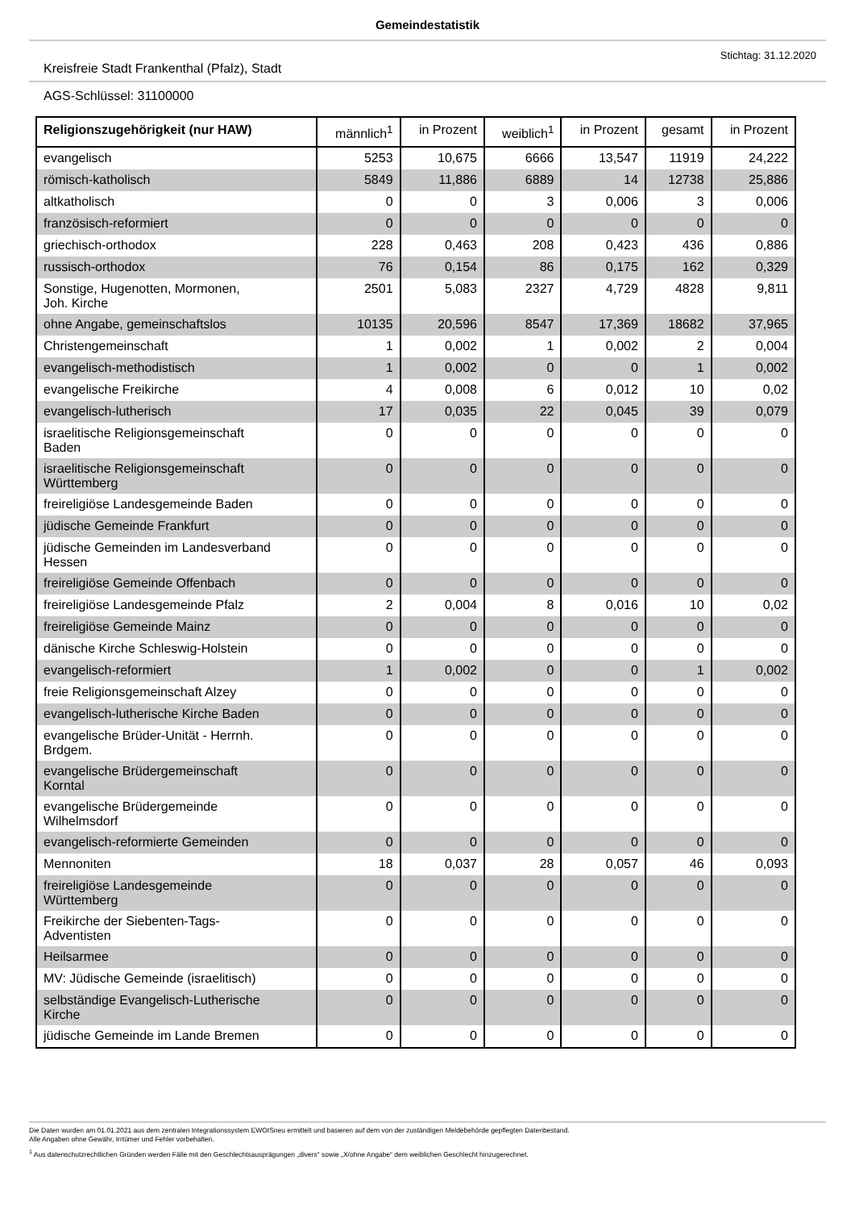Gemeindestatistik
Stichtag: 31.12.2020
Kreisfreie Stadt Frankenthal (Pfalz), Stadt
AGS-Schlüssel: 31100000
| Religionszugehörigkeit (nur HAW) | männlich<sup>1</sup> | in Prozent | weiblich<sup>1</sup> | in Prozent | gesamt | in Prozent |
| --- | --- | --- | --- | --- | --- | --- |
| evangelisch | 5253 | 10,675 | 6666 | 13,547 | 11919 | 24,222 |
| römisch-katholisch | 5849 | 11,886 | 6889 | 14 | 12738 | 25,886 |
| altkatholisch | 0 | 0 | 3 | 0,006 | 3 | 0,006 |
| französisch-reformiert | 0 | 0 | 0 | 0 | 0 | 0 |
| griechisch-orthodox | 228 | 0,463 | 208 | 0,423 | 436 | 0,886 |
| russisch-orthodox | 76 | 0,154 | 86 | 0,175 | 162 | 0,329 |
| Sonstige, Hugenotten, Mormonen, Joh. Kirche | 2501 | 5,083 | 2327 | 4,729 | 4828 | 9,811 |
| ohne Angabe, gemeinschaftslos | 10135 | 20,596 | 8547 | 17,369 | 18682 | 37,965 |
| Christengemeinschaft | 1 | 0,002 | 1 | 0,002 | 2 | 0,004 |
| evangelisch-methodistisch | 1 | 0,002 | 0 | 0 | 1 | 0,002 |
| evangelische Freikirche | 4 | 0,008 | 6 | 0,012 | 10 | 0,02 |
| evangelisch-lutherisch | 17 | 0,035 | 22 | 0,045 | 39 | 0,079 |
| israelitische Religionsgemeinschaft Baden | 0 | 0 | 0 | 0 | 0 | 0 |
| israelitische Religionsgemeinschaft Württemberg | 0 | 0 | 0 | 0 | 0 | 0 |
| freireligiöse Landesgemeinde Baden | 0 | 0 | 0 | 0 | 0 | 0 |
| jüdische Gemeinde Frankfurt | 0 | 0 | 0 | 0 | 0 | 0 |
| jüdische Gemeinden im Landesverband Hessen | 0 | 0 | 0 | 0 | 0 | 0 |
| freireligiöse Gemeinde Offenbach | 0 | 0 | 0 | 0 | 0 | 0 |
| freireligiöse Landesgemeinde Pfalz | 2 | 0,004 | 8 | 0,016 | 10 | 0,02 |
| freireligiöse Gemeinde Mainz | 0 | 0 | 0 | 0 | 0 | 0 |
| dänische Kirche Schleswig-Holstein | 0 | 0 | 0 | 0 | 0 | 0 |
| evangelisch-reformiert | 1 | 0,002 | 0 | 0 | 1 | 0,002 |
| freie Religionsgemeinschaft Alzey | 0 | 0 | 0 | 0 | 0 | 0 |
| evangelisch-lutherische Kirche Baden | 0 | 0 | 0 | 0 | 0 | 0 |
| evangelische Brüder-Unität - Herrnh. Brdgem. | 0 | 0 | 0 | 0 | 0 | 0 |
| evangelische Brüdergemeinschaft Korntal | 0 | 0 | 0 | 0 | 0 | 0 |
| evangelische Brüdergemeinde Wilhelmsdorf | 0 | 0 | 0 | 0 | 0 | 0 |
| evangelisch-reformierte Gemeinden | 0 | 0 | 0 | 0 | 0 | 0 |
| Mennoniten | 18 | 0,037 | 28 | 0,057 | 46 | 0,093 |
| freireligiöse Landesgemeinde Württemberg | 0 | 0 | 0 | 0 | 0 | 0 |
| Freikirche der Siebenten-Tags- Adventisten | 0 | 0 | 0 | 0 | 0 | 0 |
| Heilsarmee | 0 | 0 | 0 | 0 | 0 | 0 |
| MV: Jüdische Gemeinde (israelitisch) | 0 | 0 | 0 | 0 | 0 | 0 |
| selbständige Evangelisch-Lutherische Kirche | 0 | 0 | 0 | 0 | 0 | 0 |
| jüdische Gemeinde im Lande Bremen | 0 | 0 | 0 | 0 | 0 | 0 |
Die Daten wurden am 01.01.2021 aus dem zentralen Integrationssystem EWOISneu ermittelt und basieren auf dem von der zuständigen Meldebehörde gepflegten Datenbestand.
Alle Angaben ohne Gewähr, Irrtümer und Fehler vorbehalten.
<sup>1</sup> Aus datenschutzrechtlichen Gründen werden Fälle mit den Geschlechtsausprägungen „divers“ sowie „X/ohne Angabe“ dem weiblichen Geschlecht hinzugerechnet.